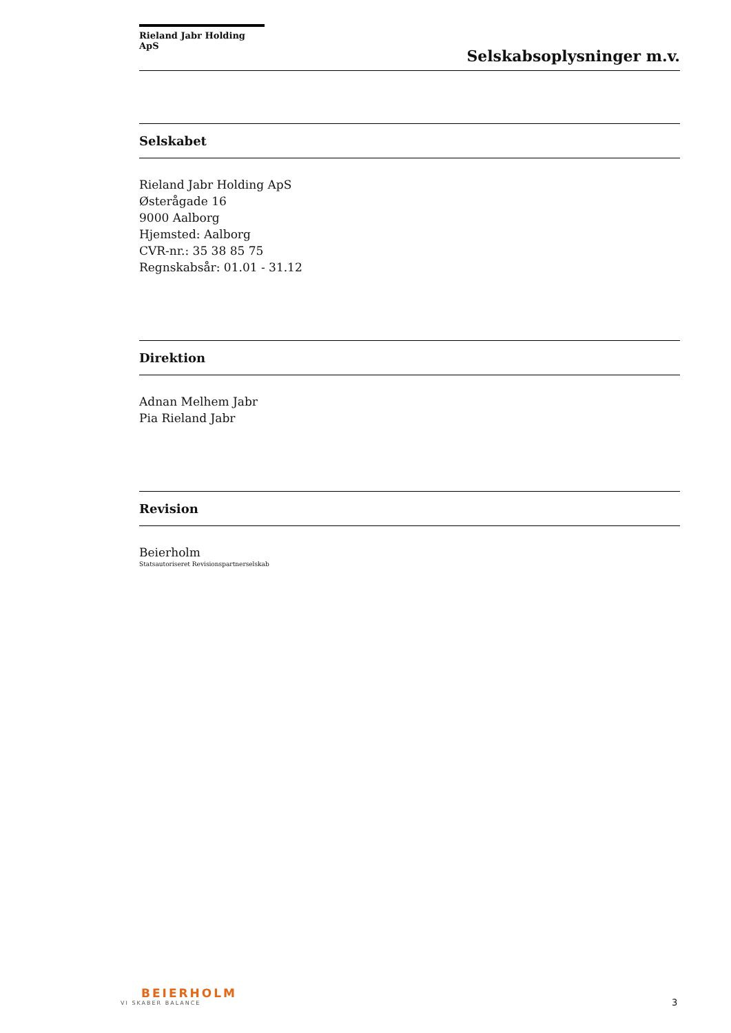Rieland Jabr Holding ApS
Selskabsoplysninger m.v.
Selskabet
Rieland Jabr Holding ApS
Østerågade 16
9000 Aalborg
Hjemsted: Aalborg
CVR-nr.: 35 38 85 75
Regnskabsår: 01.01 - 31.12
Direktion
Adnan Melhem Jabr
Pia Rieland Jabr
Revision
Beierholm
Statsautoriseret Revisionspartnerselskab
BEIERHOLM
VI SKABER BALANCE
3